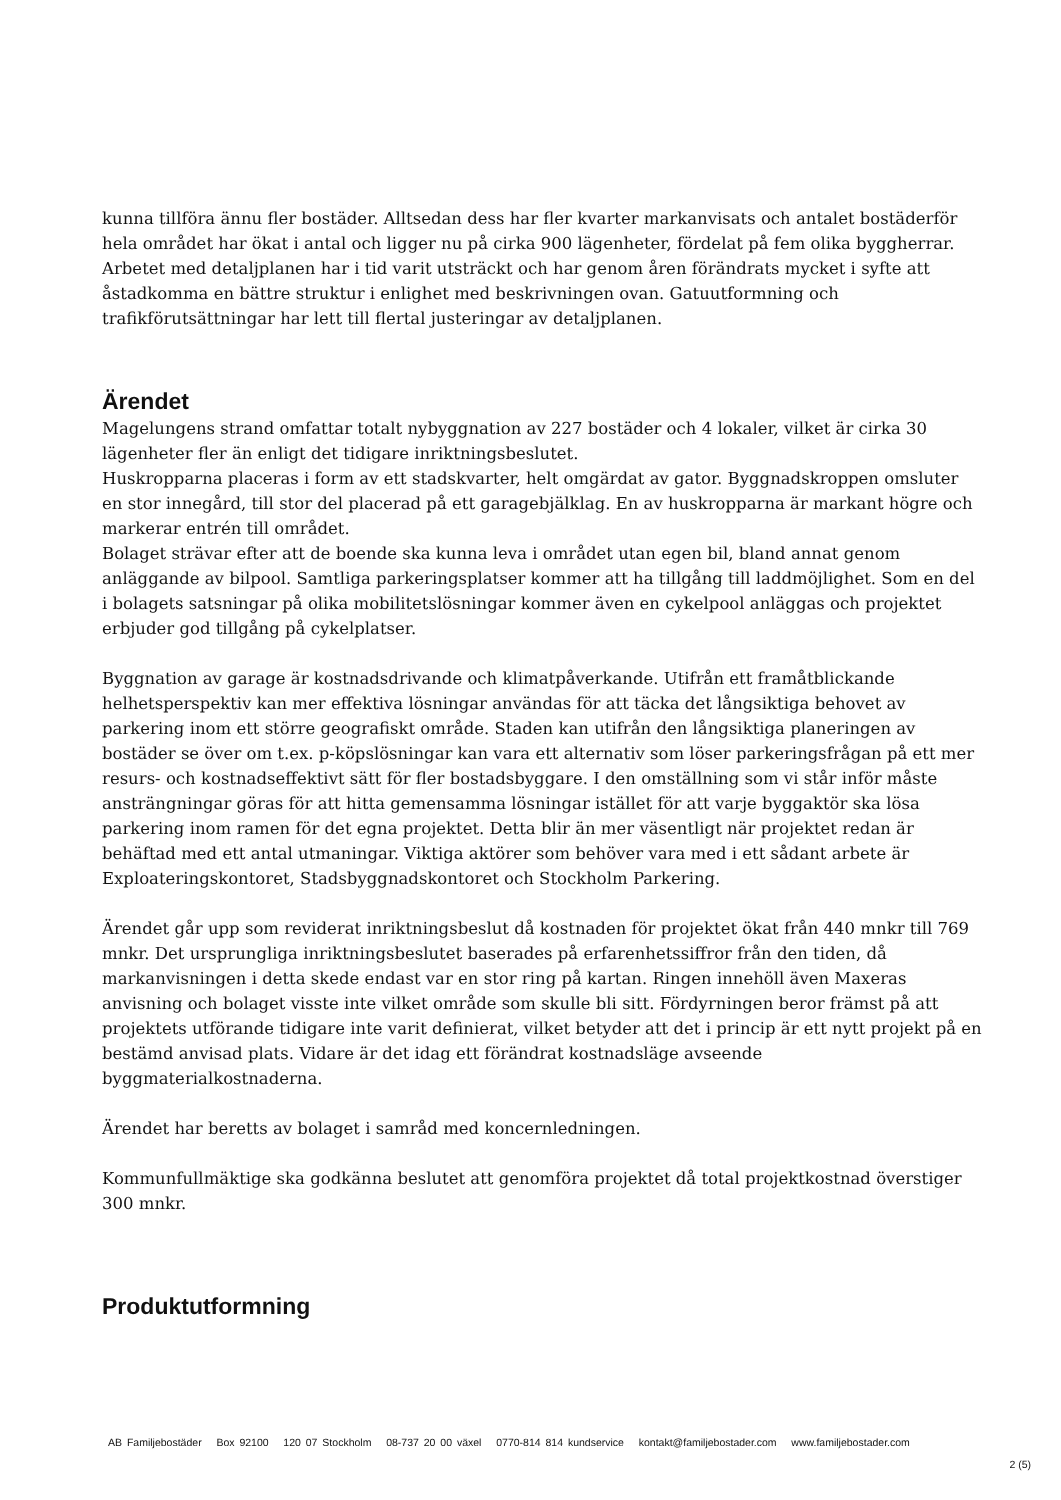kunna tillföra ännu fler bostäder. Alltsedan dess har fler kvarter markanvisats och antalet bostäderför hela området har ökat i antal och ligger nu på cirka 900 lägenheter, fördelat på fem olika byggherrar.
Arbetet med detaljplanen har i tid varit utsträckt och har genom åren förändrats mycket i syfte att åstadkomma en bättre struktur i enlighet med beskrivningen ovan. Gatuutformning och trafikförutsättningar har lett till flertal justeringar av detaljplanen.
Ärendet
Magelungens strand omfattar totalt nybyggnation av 227 bostäder och 4 lokaler, vilket är cirka 30 lägenheter fler än enligt det tidigare inriktningsbeslutet.
Huskropparna placeras i form av ett stadskvarter, helt omgärdat av gator. Byggnadskroppen omsluter en stor innegård, till stor del placerad på ett garagebjälklag. En av huskropparna är markant högre och markerar entrén till området.
Bolaget strävar efter att de boende ska kunna leva i området utan egen bil, bland annat genom anläggande av bilpool. Samtliga parkeringsplatser kommer att ha tillgång till laddmöjlighet. Som en del i bolagets satsningar på olika mobilitetslösningar kommer även en cykelpool anläggas och projektet erbjuder god tillgång på cykelplatser.
Byggnation av garage är kostnadsdrivande och klimatpåverkande. Utifrån ett framåtblickande helhetsperspektiv kan mer effektiva lösningar användas för att täcka det långsiktiga behovet av parkering inom ett större geografiskt område. Staden kan utifrån den långsiktiga planeringen av bostäder se över om t.ex. p-köpslösningar kan vara ett alternativ som löser parkeringsfrågan på ett mer resurs- och kostnadseffektivt sätt för fler bostadsbyggare. I den omställning som vi står inför måste ansträngningar göras för att hitta gemensamma lösningar istället för att varje byggaktör ska lösa parkering inom ramen för det egna projektet. Detta blir än mer väsentligt när projektet redan är behäftad med ett antal utmaningar. Viktiga aktörer som behöver vara med i ett sådant arbete är Exploateringskontoret, Stadsbyggnadskontoret och Stockholm Parkering.
Ärendet går upp som reviderat inriktningsbeslut då kostnaden för projektet ökat från 440 mnkr till 769 mnkr. Det ursprungliga inriktningsbeslutet baserades på erfarenhetssiffror från den tiden, då markanvisningen i detta skede endast var en stor ring på kartan. Ringen innehöll även Maxeras anvisning och bolaget visste inte vilket område som skulle bli sitt. Fördyrningen beror främst på att projektets utförande tidigare inte varit definierat, vilket betyder att det i princip är ett nytt projekt på en bestämd anvisad plats. Vidare är det idag ett förändrat kostnadsläge avseende byggmaterialkostnaderna.
Ärendet har beretts av bolaget i samråd med koncernledningen.
Kommunfullmäktige ska godkänna beslutet att genomföra projektet då total projektkostnad överstiger 300 mnkr.
Produktutformning
AB Familjebostäder Box 92100 120 07 Stockholm 08-737 20 00 växel 0770-814 814 kundservice kontakt@familjebostader.com www.familjebostader.com
2 (5)